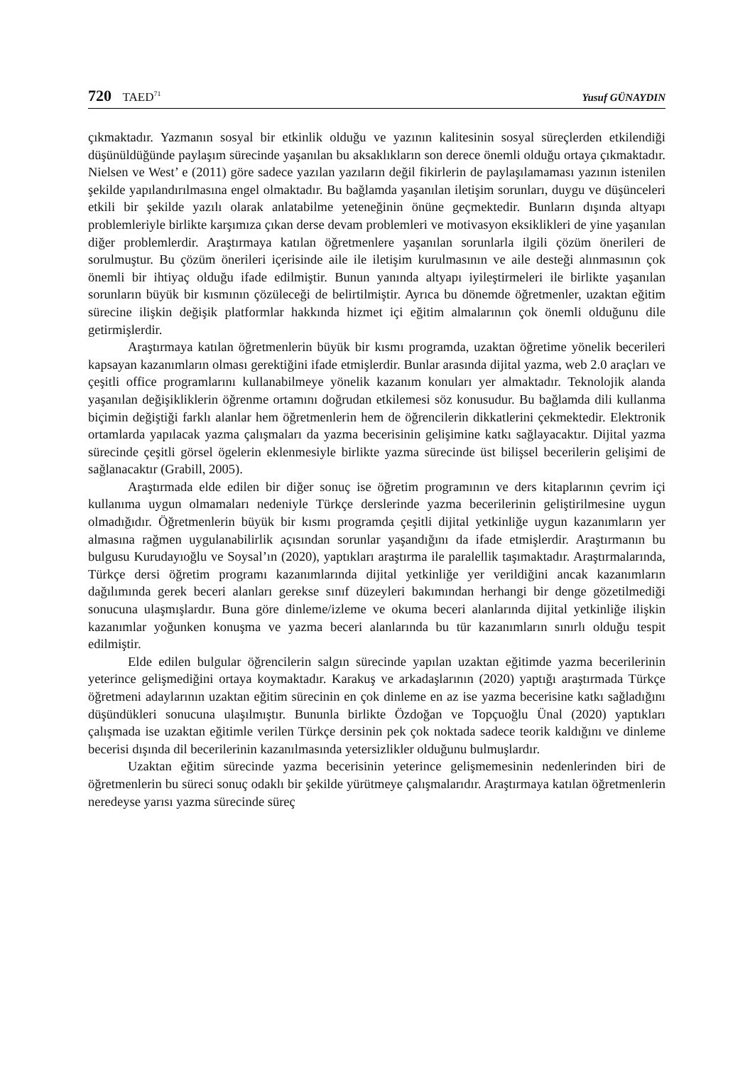720 TAED<sup>71</sup>
Yusuf GÜNAYDIN
çıkmaktadır. Yazmanın sosyal bir etkinlik olduğu ve yazının kalitesinin sosyal süreçlerden etkilendiği düşünüldüğünde paylaşım sürecinde yaşanılan bu aksaklıkların son derece önemli olduğu ortaya çıkmaktadır. Nielsen ve West’ e (2011) göre sadece yazılan yazıların değil fikirlerin de paylaşılamaması yazının istenilen şekilde yapılandırılmasına engel olmaktadır. Bu bağlamda yaşanılan iletişim sorunları, duygu ve düşünceleri etkili bir şekilde yazılı olarak anlatabilme yeteneğinin önüne geçmektedir. Bunların dışında altyapı problemleriyle birlikte karşımıza çıkan derse devam problemleri ve motivasyon eksiklikleri de yine yaşanılan diğer problemlerdir. Araştırmaya katılan öğretmenlere yaşanılan sorunlarla ilgili çözüm önerileri de sorulmuştur. Bu çözüm önerileri içerisinde aile ile iletişim kurulmasının ve aile desteği alınmasının çok önemli bir ihtiyaç olduğu ifade edilmiştir. Bunun yanında altyapı iyileştirmeleri ile birlikte yaşanılan sorunların büyük bir kısmının çözüleceği de belirtilmiştir. Ayrıca bu dönemde öğretmenler, uzaktan eğitim sürecine ilişkin değişik platformlar hakkında hizmet içi eğitim almalarının çok önemli olduğunu dile getirmişlerdir.
Araştırmaya katılan öğretmenlerin büyük bir kısmı programda, uzaktan öğretime yönelik becerileri kapsayan kazanımların olması gerektiğini ifade etmişlerdir. Bunlar arasında dijital yazma, web 2.0 araçları ve çeşitli office programlarını kullanabilmeye yönelik kazanım konuları yer almaktadır. Teknolojik alanda yaşanılan değişikliklerin öğrenme ortamını doğrudan etkilemesi söz konusudur. Bu bağlamda dili kullanma biçimin değiştiği farklı alanlar hem öğretmenlerin hem de öğrencilerin dikkatlerini çekmektedir. Elektronik ortamlarda yapılacak yazma çalışmaları da yazma becerisinin gelişimine katkı sağlayacaktır. Dijital yazma sürecinde çeşitli görsel ögelerin eklenmesiyle birlikte yazma sürecinde üst bilişsel becerilerin gelişimi de sağlanacaktır (Grabill, 2005).
Araştırmada elde edilen bir diğer sonuç ise öğretim programının ve ders kitaplarının çevrim içi kullanıma uygun olmamaları nedeniyle Türkçe derslerinde yazma becerilerinin geliştirilmesine uygun olmadığıdır. Öğretmenlerin büyük bir kısmı programda çeşitli dijital yetkinliğe uygun kazanımların yer almasına rağmen uygulanabilirlik açısından sorunlar yaşandığını da ifade etmişlerdir. Araştırmanın bu bulgusu Kurudayıoğlu ve Soysal’ın (2020), yaptıkları araştırma ile paralellik taşımaktadır. Araştırmalarında, Türkçe dersi öğretim programı kazanımlarında dijital yetkinliğe yer verildiğini ancak kazanımların dağılımında gerek beceri alanları gerekse sınıf düzeyleri bakımından herhangi bir denge gözetilmediği sonucuna ulaşmışlardır. Buna göre dinleme/izleme ve okuma beceri alanlarında dijital yetkinliğe ilişkin kazanımlar yoğunken konuşma ve yazma beceri alanlarında bu tür kazanımların sınırlı olduğu tespit edilmiştir.
Elde edilen bulgular öğrencilerin salgın sürecinde yapılan uzaktan eğitimde yazma becerilerinin yeterince gelişmediğini ortaya koymaktadır. Karakuş ve arkadaşlarının (2020) yaptığı araştırmada Türkçe öğretmeni adaylarının uzaktan eğitim sürecinin en çok dinleme en az ise yazma becerisine katkı sağladığını düşündükleri sonucuna ulaşılmıştır. Bununla birlikte Özdoğan ve Topçuoğlu Ünal (2020) yaptıkları çalışmada ise uzaktan eğitimle verilen Türkçe dersinin pek çok noktada sadece teorik kaldığını ve dinleme becerisi dışında dil becerilerinin kazanılmasında yetersizlikler olduğunu bulmuşlardır.
Uzaktan eğitim sürecinde yazma becerisinin yeterince gelişmemesinin nedenlerinden biri de öğretmenlerin bu süreci sonuç odaklı bir şekilde yürütmeye çalışmalarıdır. Araştırmaya katılan öğretmenlerin neredeyse yarısı yazma sürecinde süreç